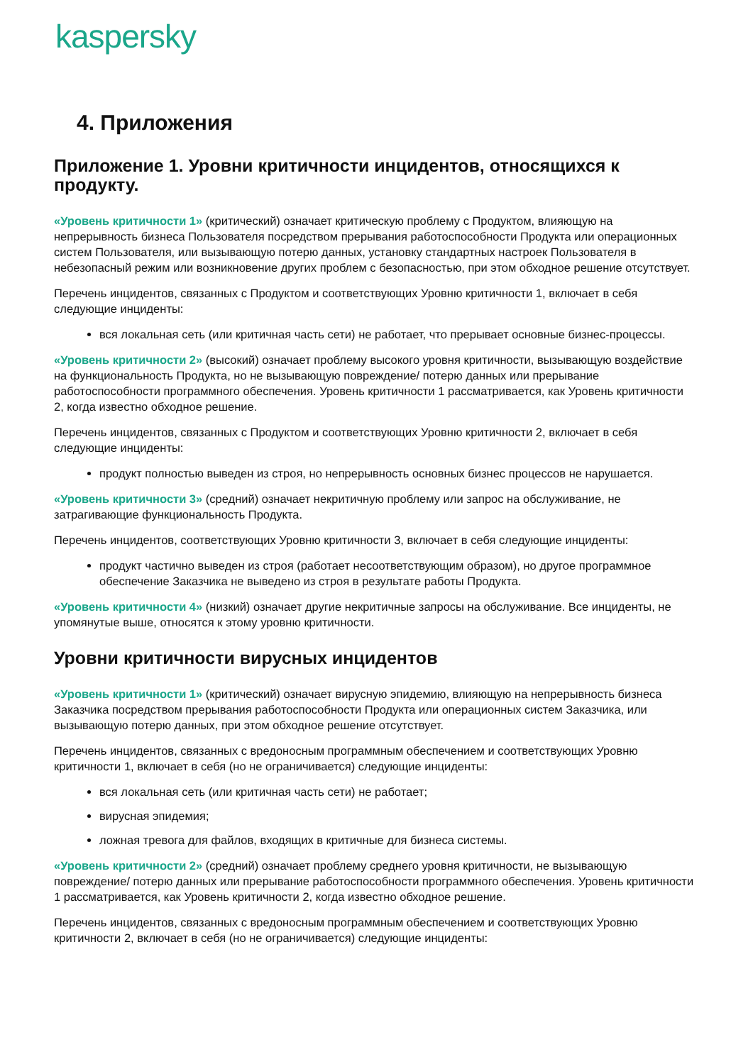kaspersky
4. Приложения
Приложение 1. Уровни критичности инцидентов, относящихся к продукту.
«Уровень критичности 1» (критический) означает критическую проблему с Продуктом, влияющую на непрерывность бизнеса Пользователя посредством прерывания работоспособности Продукта или операционных систем Пользователя, или вызывающую потерю данных, установку стандартных настроек Пользователя в небезопасный режим или возникновение других проблем с безопасностью, при этом обходное решение отсутствует.
Перечень инцидентов, связанных с Продуктом и соответствующих Уровню критичности 1, включает в себя следующие инциденты:
вся локальная сеть (или критичная часть сети) не работает, что прерывает основные бизнес-процессы.
«Уровень критичности 2» (высокий) означает проблему высокого уровня критичности, вызывающую воздействие на функциональность Продукта, но не вызывающую повреждение/ потерю данных или прерывание работоспособности программного обеспечения. Уровень критичности 1 рассматривается, как Уровень критичности 2, когда известно обходное решение.
Перечень инцидентов, связанных с Продуктом и соответствующих Уровню критичности 2, включает в себя следующие инциденты:
продукт полностью выведен из строя, но непрерывность основных бизнес процессов не нарушается.
«Уровень критичности 3» (средний) означает некритичную проблему или запрос на обслуживание, не затрагивающие функциональность Продукта.
Перечень инцидентов, соответствующих Уровню критичности 3, включает в себя следующие инциденты:
продукт частично выведен из строя (работает несоответствующим образом), но другое программное обеспечение Заказчика не выведено из строя в результате работы Продукта.
«Уровень критичности 4» (низкий) означает другие некритичные запросы на обслуживание. Все инциденты, не упомянутые выше, относятся к этому уровню критичности.
Уровни критичности вирусных инцидентов
«Уровень критичности 1» (критический) означает вирусную эпидемию, влияющую на непрерывность бизнеса Заказчика посредством прерывания работоспособности Продукта или операционных систем Заказчика, или вызывающую потерю данных, при этом обходное решение отсутствует.
Перечень инцидентов, связанных с вредоносным программным обеспечением и соответствующих Уровню критичности 1, включает в себя (но не ограничивается) следующие инциденты:
вся локальная сеть (или критичная часть сети) не работает;
вирусная эпидемия;
ложная тревога для файлов, входящих в критичные для бизнеса системы.
«Уровень критичности 2» (средний) означает проблему среднего уровня критичности, не вызывающую повреждение/ потерю данных или прерывание работоспособности программного обеспечения. Уровень критичности 1 рассматривается, как Уровень критичности 2, когда известно обходное решение.
Перечень инцидентов, связанных с вредоносным программным обеспечением и соответствующих Уровню критичности 2, включает в себя (но не ограничивается) следующие инциденты: